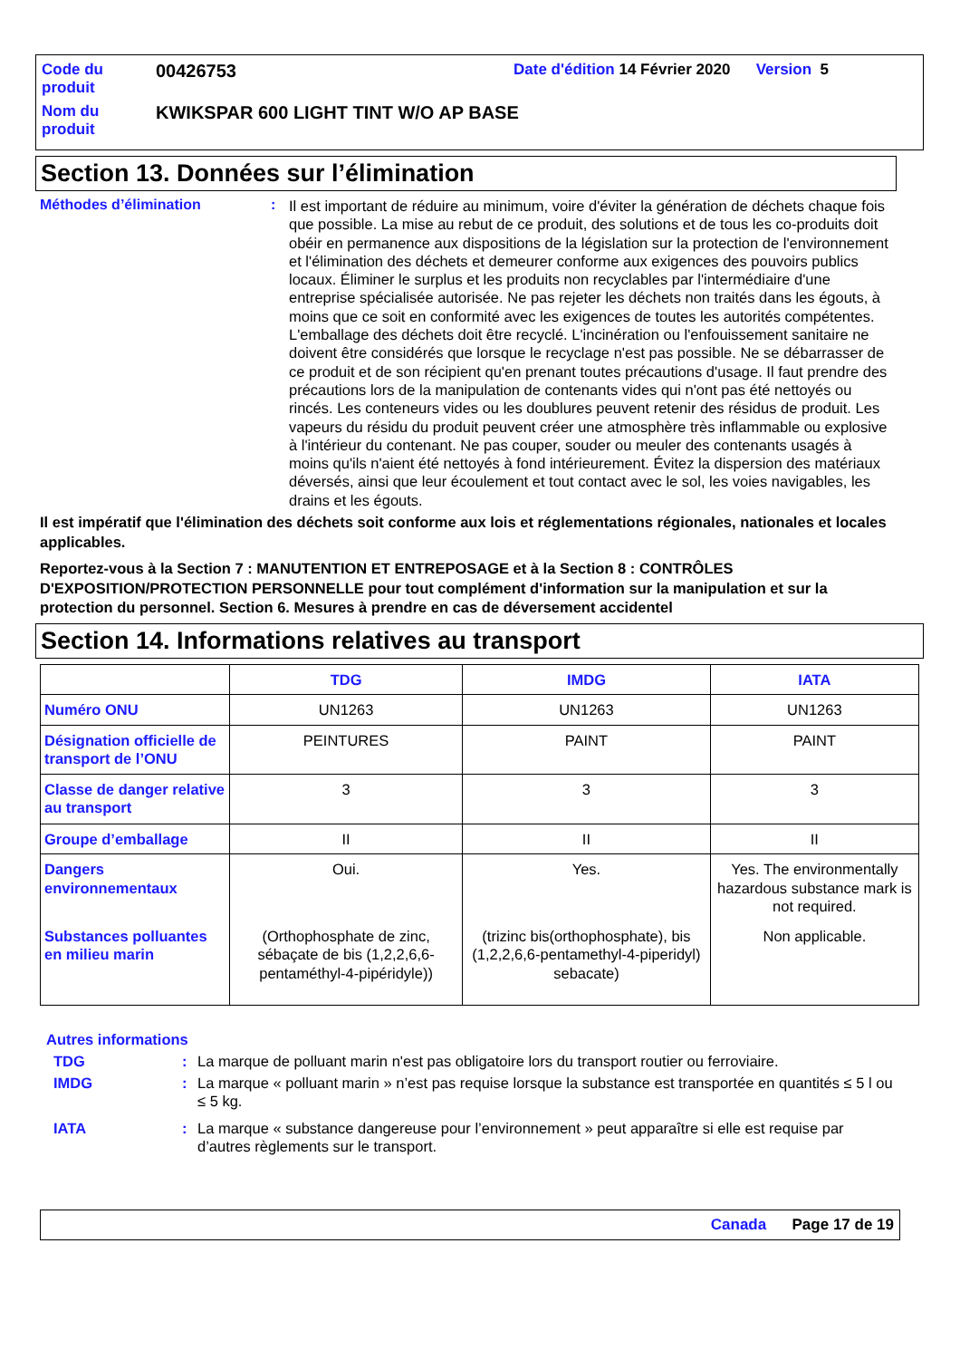| Code du produit | 00426753 | Date d'édition 14 Février 2020 Version 5 |
| Nom du produit | KWIKSPAR 600 LIGHT TINT W/O AP BASE | |
Section 13. Données sur l’élimination
Méthodes d’élimination :
Il est important de réduire au minimum, voire d'éviter la génération de déchets chaque fois que possible. La mise au rebut de ce produit, des solutions et de tous les co-produits doit obéir en permanence aux dispositions de la législation sur la protection de l'environnement et l'élimination des déchets et demeurer conforme aux exigences des pouvoirs publics locaux. Éliminer le surplus et les produits non recyclables par l'intermédiaire d'une entreprise spécialisée autorisée. Ne pas rejeter les déchets non traités dans les égouts, à moins que ce soit en conformité avec les exigences de toutes les autorités compétentes. L'emballage des déchets doit être recyclé. L'incinération ou l'enfouissement sanitaire ne doivent être considérés que lorsque le recyclage n'est pas possible. Ne se débarrasser de ce produit et de son récipient qu'en prenant toutes précautions d'usage. Il faut prendre des précautions lors de la manipulation de contenants vides qui n'ont pas été nettoyés ou rincés. Les conteneurs vides ou les doublures peuvent retenir des résidus de produit. Les vapeurs du résidu du produit peuvent créer une atmosphère très inflammable ou explosive à l'intérieur du contenant. Ne pas couper, souder ou meuler des contenants usagés à moins qu'ils n'aient été nettoyés à fond intérieurement. Évitez la dispersion des matériaux déversés, ainsi que leur écoulement et tout contact avec le sol, les voies navigables, les drains et les égouts.
Il est impératif que l'élimination des déchets soit conforme aux lois et réglementations régionales, nationales et locales applicables.
Reportez-vous à la Section 7 : MANUTENTION ET ENTREPOSAGE et à la Section 8 : CONTRÔLES D'EXPOSITION/PROTECTION PERSONNELLE pour tout complément d'information sur la manipulation et sur la protection du personnel. Section 6. Mesures à prendre en cas de déversement accidentel
Section 14. Informations relatives au transport
| | TDG | IMDG | IATA |
| --- | --- | --- | --- |
| Numéro ONU | UN1263 | UN1263 | UN1263 |
| Désignation officielle de transport de l’ONU | PEINTURES | PAINT | PAINT |
| Classe de danger relative au transport | 3 | 3 | 3 |
| Groupe d’emballage | II | II | II |
| Dangers environnementaux | Oui. | Yes. | Yes. The environmentally hazardous substance mark is not required. |
| Substances polluantes en milieu marin | (Orthophosphate de zinc, sébaçate de bis (1,2,2,6,6-pentaméthyl-4-pipéridyle)) | (trizinc bis(orthophosphate), bis (1,2,2,6,6-pentamethyl-4-piperidyl) sebacate) | Non applicable. |
Autres informations
TDG : La marque de polluant marin n'est pas obligatoire lors du transport routier ou ferroviaire.
IMDG : La marque « polluant marin » n’est pas requise lorsque la substance est transportée en quantités ≤ 5 l ou ≤ 5 kg.
IATA : La marque « substance dangereuse pour l’environnement » peut apparaître si elle est requise par d’autres règlements sur le transport.
Canada Page 17 de 19